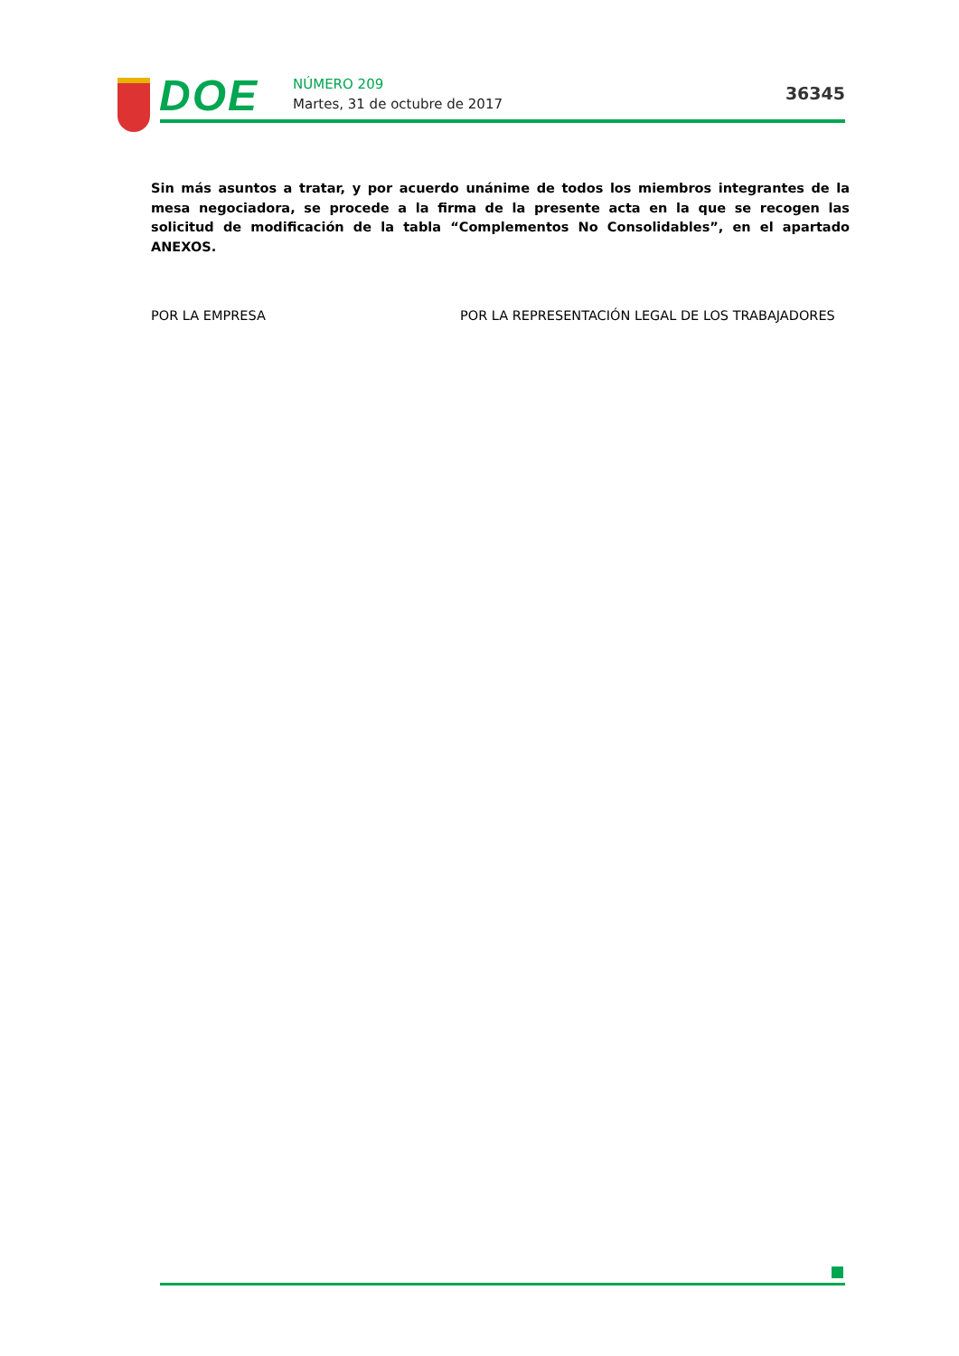DOE NÚMERO 209
Martes, 31 de octubre de 2017
36345
Sin más asuntos a tratar, y por acuerdo unánime de todos los miembros integrantes de la mesa negociadora, se procede a la firma de la presente acta en la que se recogen las solicitud de modificación de la tabla “Complementos No Consolidables”, en el apartado ANEXOS.
POR LA EMPRESA POR LA REPRESENTACIÓN LEGAL DE LOS TRABAJADORES